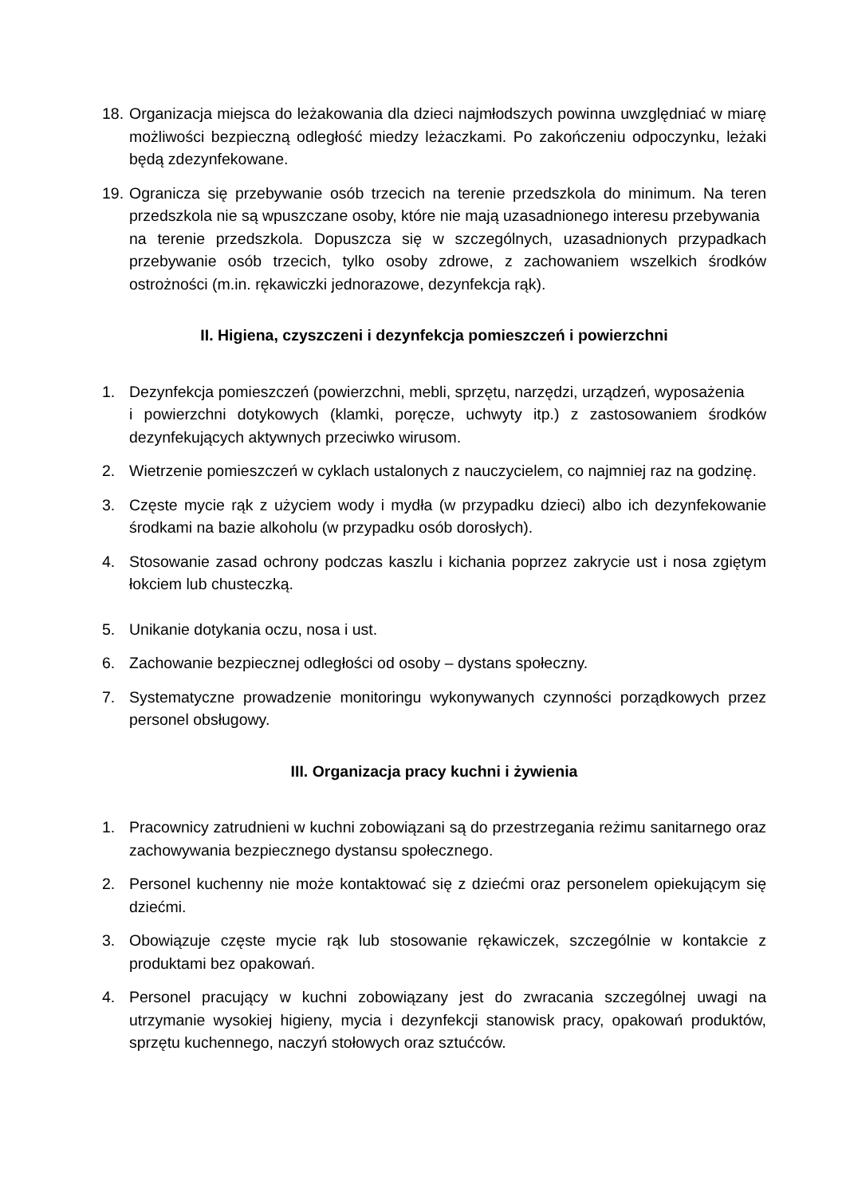18.
Organizacja miejsca do leżakowania dla dzieci najmłodszych powinna uwzględniać w miarę możliwości bezpieczną odległość miedzy leżaczkami. Po zakończeniu odpoczynku, leżaki będą zdezynfekowane.
19.
Ogranicza się przebywanie osób trzecich na terenie przedszkola do minimum. Na teren przedszkola nie są wpuszczane osoby, które nie mają uzasadnionego interesu przebywania
na terenie przedszkola. Dopuszcza się w szczególnych, uzasadnionych przypadkach przebywanie osób trzecich, tylko osoby zdrowe, z zachowaniem wszelkich środków ostrożności (m.in. rękawiczki jednorazowe, dezynfekcja rąk).
II. Higiena, czyszczeni i dezynfekcja pomieszczeń i powierzchni
1. Dezynfekcja pomieszczeń (powierzchni, mebli, sprzętu, narzędzi, urządzeń, wyposażenia
i powierzchni dotykowych (klamki, poręcze, uchwyty itp.) z zastosowaniem środków dezynfekujących aktywnych przeciwko wirusom.
2. Wietrzenie pomieszczeń w cyklach ustalonych z nauczycielem, co najmniej raz na godzinę.
3. Częste mycie rąk z użyciem wody i mydła (w przypadku dzieci) albo ich dezynfekowanie środkami na bazie alkoholu (w przypadku osób dorosłych).
4. Stosowanie zasad ochrony podczas kaszlu i kichania poprzez zakrycie ust i nosa zgiętym łokciem lub chusteczką.
5. Unikanie dotykania oczu, nosa i ust.
6. Zachowanie bezpiecznej odległości od osoby – dystans społeczny.
7. Systematyczne prowadzenie monitoringu wykonywanych czynności porządkowych przez personel obsługowy.
III. Organizacja pracy kuchni i żywienia
1. Pracownicy zatrudnieni w kuchni zobowiązani są do przestrzegania reżimu sanitarnego oraz zachowywania bezpiecznego dystansu społecznego.
2. Personel kuchenny nie może kontaktować się z dziećmi oraz personelem opiekującym się dziećmi.
3. Obowiązuje częste mycie rąk lub stosowanie rękawiczek, szczególnie w kontakcie z produktami bez opakowań.
4. Personel pracujący w kuchni zobowiązany jest do zwracania szczególnej uwagi na utrzymanie wysokiej higieny, mycia i dezynfekcji stanowisk pracy, opakowań produktów, sprzętu kuchennego, naczyń stołowych oraz sztućców.